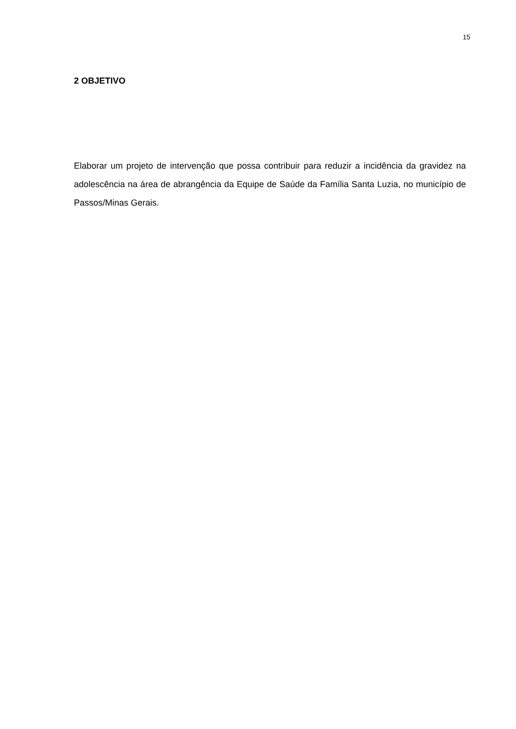15
2 OBJETIVO
Elaborar um projeto de intervenção que possa contribuir para reduzir a incidência da gravidez na adolescência na área de abrangência da Equipe de Saúde da Família Santa Luzia, no município de Passos/Minas Gerais.